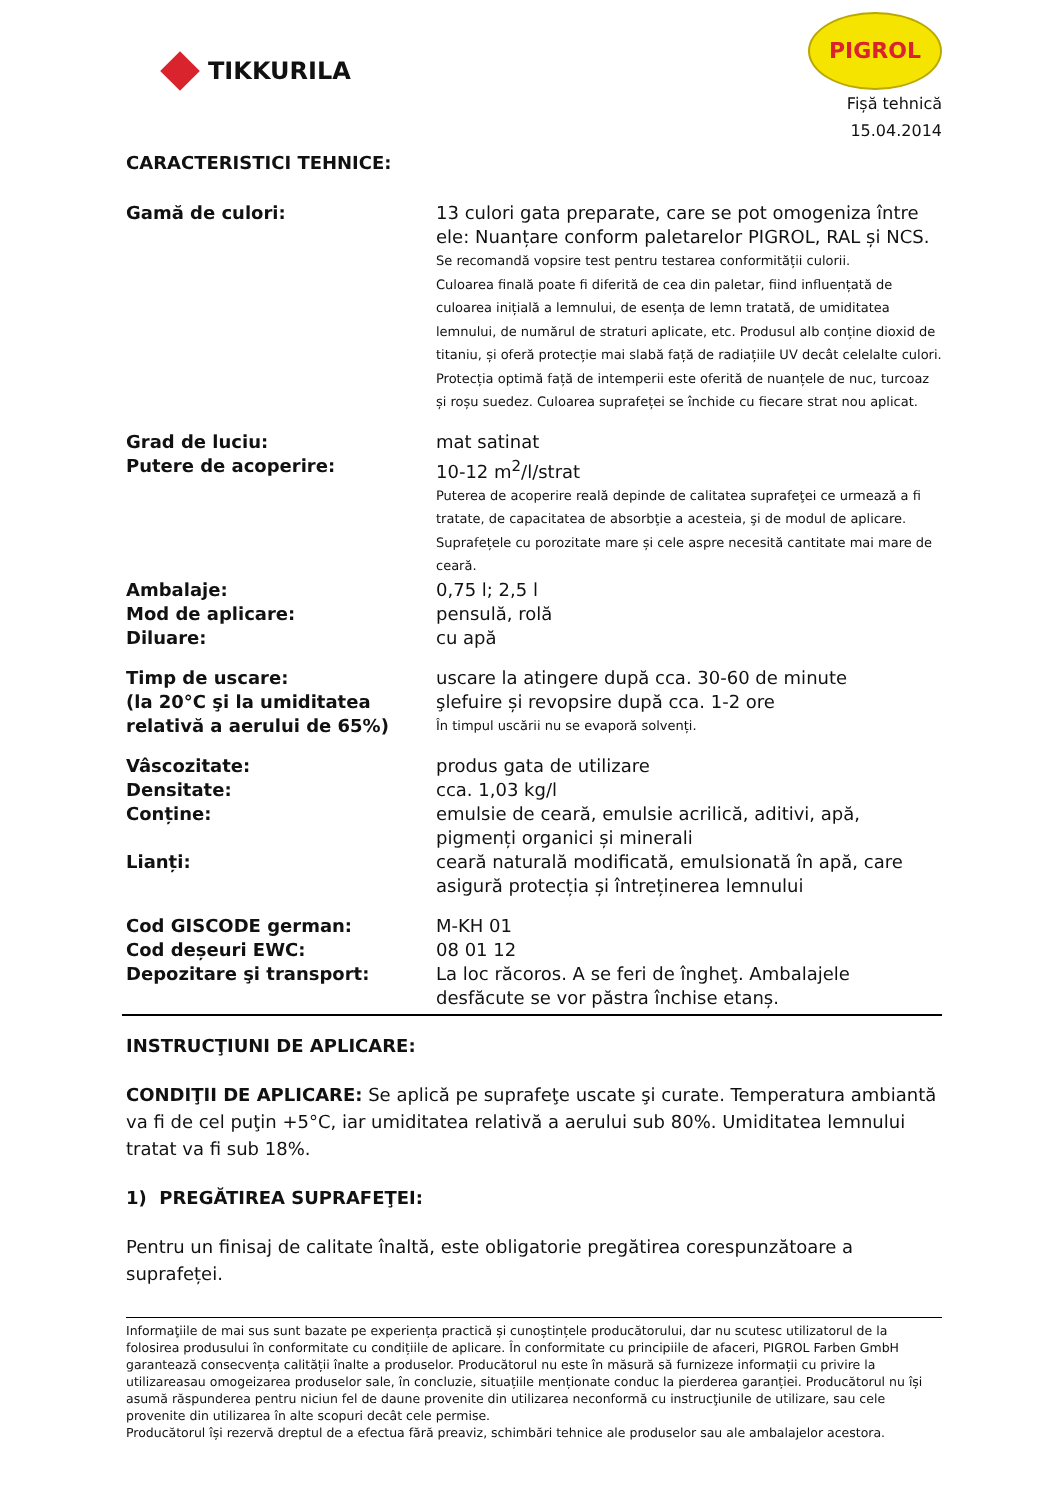TIKKURILA
PIGROL
Fișă tehnică
15.04.2014
CARACTERISTICI TEHNICE:
| Gamă de culori: | 13 culori gata preparate, care se pot omogeniza între ele: Nuanțare conform paletarelor PIGROL, RAL și NCS. Se recomandă vopsire test pentru testarea conformității culorii. Culoarea finală poate fi diferită de cea din paletar, fiind influențată de culoarea inițială a lemnului, de esența de lemn tratată, de umiditatea lemnului, de numărul de straturi aplicate, etc. Produsul alb conține dioxid de titaniu, și oferă protecție mai slabă față de radiațiile UV decât celelalte culori. Protecția optimă față de intemperii este oferită de nuanțele de nuc, turcoaz și roșu suedez. Culoarea suprafeței se închide cu fiecare strat nou aplicat. |
| Grad de luciu: | mat satinat |
| Putere de acoperire: | 10-12 m<sup>2</sup>/l/strat Puterea de acoperire reală depinde de calitatea suprafeţei ce urmează a fi tratate, de capacitatea de absorbţie a acesteia, şi de modul de aplicare. Suprafețele cu porozitate mare și cele aspre necesită cantitate mai mare de ceară. |
| Ambalaje: | 0,75 l; 2,5 l |
| Mod de aplicare: | pensulă, rolă |
| Diluare: | cu apă |
| Timp de uscare: (la 20°C şi la umiditatea relativă a aerului de 65%) | uscare la atingere după cca. 30-60 de minute şlefuire și revopsire după cca. 1-2 ore În timpul uscării nu se evaporă solvenți. |
| Vâscozitate: | produs gata de utilizare |
| Densitate: | cca. 1,03 kg/l |
| Conține: | emulsie de ceară, emulsie acrilică, aditivi, apă, pigmenți organici și minerali |
| Lianți: | ceară naturală modificată, emulsionată în apă, care asigură protecția și întreținerea lemnului |
| Cod GISCODE german: | M-KH 01 |
| Cod deșeuri EWC: | 08 01 12 |
| Depozitare şi transport: | La loc răcoros. A se feri de îngheţ. Ambalajele desfăcute se vor păstra închise etanș. |
INSTRUCŢIUNI DE APLICARE:
CONDIŢII DE APLICARE: Se aplică pe suprafeţe uscate şi curate. Temperatura ambiantă va fi de cel puţin +5°C, iar umiditatea relativă a aerului sub 80%. Umiditatea lemnului tratat va fi sub 18%.
1) PREGĂTIREA SUPRAFEŢEI:
Pentru un finisaj de calitate înaltă, este obligatorie pregătirea corespunzătoare a suprafeței.
Informaţiile de mai sus sunt bazate pe experiența practică și cunoștințele producătorului, dar nu scutesc utilizatorul de la folosirea produsului în conformitate cu condițiile de aplicare. În conformitate cu principiile de afaceri, PIGROL Farben GmbH garantează consecvența calității înalte a produselor. Producătorul nu este în măsură să furnizeze informații cu privire la utilizareasau omogeizarea produselor sale, în concluzie, situațiile menționate conduc la pierderea garanției. Producătorul nu își asumă răspunderea pentru niciun fel de daune provenite din utilizarea neconformă cu instrucţiunile de utilizare, sau cele provenite din utilizarea în alte scopuri decât cele permise.
Producătorul își rezervă dreptul de a efectua fără preaviz, schimbări tehnice ale produselor sau ale ambalajelor acestora.